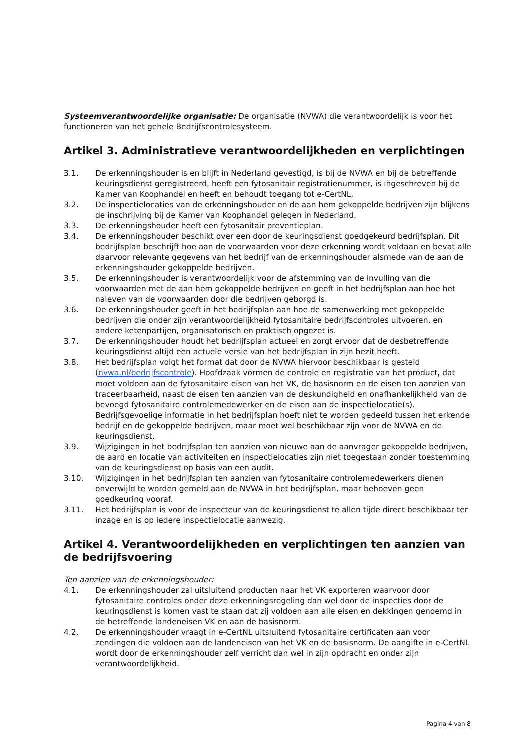Systeemverantwoordelijke organisatie: De organisatie (NVWA) die verantwoordelijk is voor het functioneren van het gehele Bedrijfscontrolesysteem.
Artikel 3. Administratieve verantwoordelijkheden en verplichtingen
3.1. De erkenningshouder is en blijft in Nederland gevestigd, is bij de NVWA en bij de betreffende keuringsdienst geregistreerd, heeft een fytosanitair registratienummer, is ingeschreven bij de Kamer van Koophandel en heeft en behoudt toegang tot e-CertNL.
3.2. De inspectielocaties van de erkenningshouder en de aan hem gekoppelde bedrijven zijn blijkens de inschrijving bij de Kamer van Koophandel gelegen in Nederland.
3.3. De erkenningshouder heeft een fytosanitair preventieplan.
3.4. De erkenningshouder beschikt over een door de keuringsdienst goedgekeurd bedrijfsplan. Dit bedrijfsplan beschrijft hoe aan de voorwaarden voor deze erkenning wordt voldaan en bevat alle daarvoor relevante gegevens van het bedrijf van de erkenningshouder alsmede van de aan de erkenningshouder gekoppelde bedrijven.
3.5. De erkenningshouder is verantwoordelijk voor de afstemming van de invulling van die voorwaarden met de aan hem gekoppelde bedrijven en geeft in het bedrijfsplan aan hoe het naleven van de voorwaarden door die bedrijven geborgd is.
3.6. De erkenningshouder geeft in het bedrijfsplan aan hoe de samenwerking met gekoppelde bedrijven die onder zijn verantwoordelijkheid fytosanitaire bedrijfscontroles uitvoeren, en andere ketenpartijen, organisatorisch en praktisch opgezet is.
3.7. De erkenningshouder houdt het bedrijfsplan actueel en zorgt ervoor dat de desbetreffende keuringsdienst altijd een actuele versie van het bedrijfsplan in zijn bezit heeft.
3.8. Het bedrijfsplan volgt het format dat door de NVWA hiervoor beschikbaar is gesteld (nvwa.nl/bedrijfscontrole). Hoofdzaak vormen de controle en registratie van het product, dat moet voldoen aan de fytosanitaire eisen van het VK, de basisnorm en de eisen ten aanzien van traceerbaarheid, naast de eisen ten aanzien van de deskundigheid en onafhankelijkheid van de bevoegd fytosanitaire controlemedewerker en de eisen aan de inspectielocatie(s). Bedrijfsgevoelige informatie in het bedrijfsplan hoeft niet te worden gedeeld tussen het erkende bedrijf en de gekoppelde bedrijven, maar moet wel beschikbaar zijn voor de NVWA en de keuringsdienst.
3.9. Wijzigingen in het bedrijfsplan ten aanzien van nieuwe aan de aanvrager gekoppelde bedrijven, de aard en locatie van activiteiten en inspectielocaties zijn niet toegestaan zonder toestemming van de keuringsdienst op basis van een audit.
3.10. Wijzigingen in het bedrijfsplan ten aanzien van fytosanitaire controlemedewerkers dienen onverwijld te worden gemeld aan de NVWA in het bedrijfsplan, maar behoeven geen goedkeuring vooraf.
3.11. Het bedrijfsplan is voor de inspecteur van de keuringsdienst te allen tijde direct beschikbaar ter inzage en is op iedere inspectielocatie aanwezig.
Artikel 4. Verantwoordelijkheden en verplichtingen ten aanzien van de bedrijfsvoering
Ten aanzien van de erkenningshouder:
4.1. De erkenningshouder zal uitsluitend producten naar het VK exporteren waarvoor door fytosanitaire controles onder deze erkenningsregeling dan wel door de inspecties door de keuringsdienst is komen vast te staan dat zij voldoen aan alle eisen en dekkingen genoemd in de betreffende landeneisen VK en aan de basisnorm.
4.2. De erkenningshouder vraagt in e-CertNL uitsluitend fytosanitaire certificaten aan voor zendingen die voldoen aan de landeneisen van het VK en de basisnorm. De aangifte in e-CertNL wordt door de erkenningshouder zelf verricht dan wel in zijn opdracht en onder zijn verantwoordelijkheid.
Pagina 4 van 8